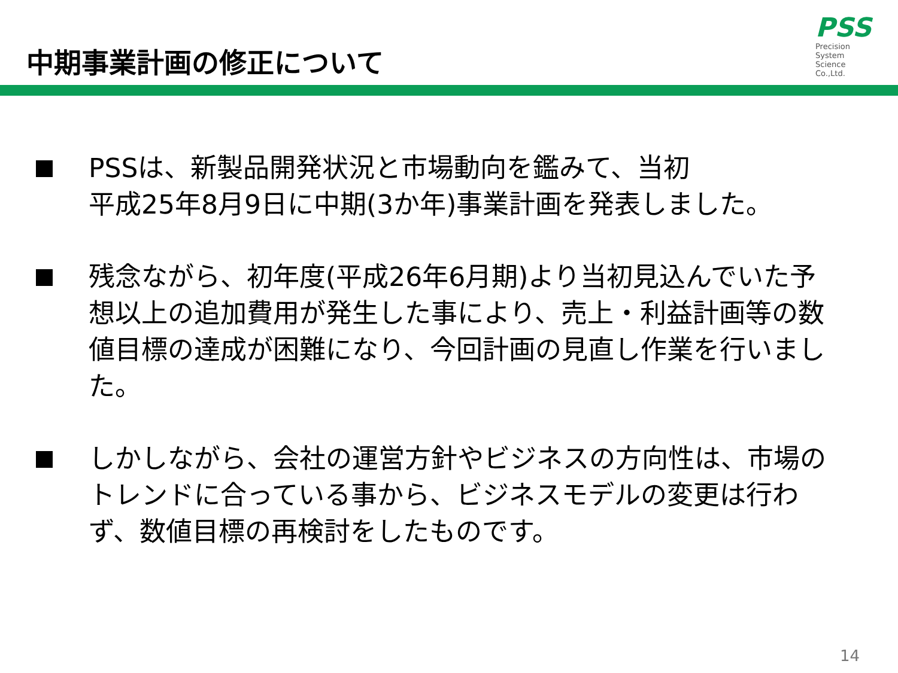中期事業計画の修正について
PSS
Precision
System
Science
Co.,Ltd.
PSSは、新製品開発状況と市場動向を鑑みて、当初
平成25年8月9日に中期(3か年)事業計画を発表しました。
残念ながら、初年度(平成26年6月期)より当初見込んでいた予想以上の追加費用が発生した事により、売上・利益計画等の数値目標の達成が困難になり、今回計画の見直し作業を行いました。
しかしながら、会社の運営方針やビジネスの方向性は、市場のトレンドに合っている事から、ビジネスモデルの変更は行わず、数値目標の再検討をしたものです。
14